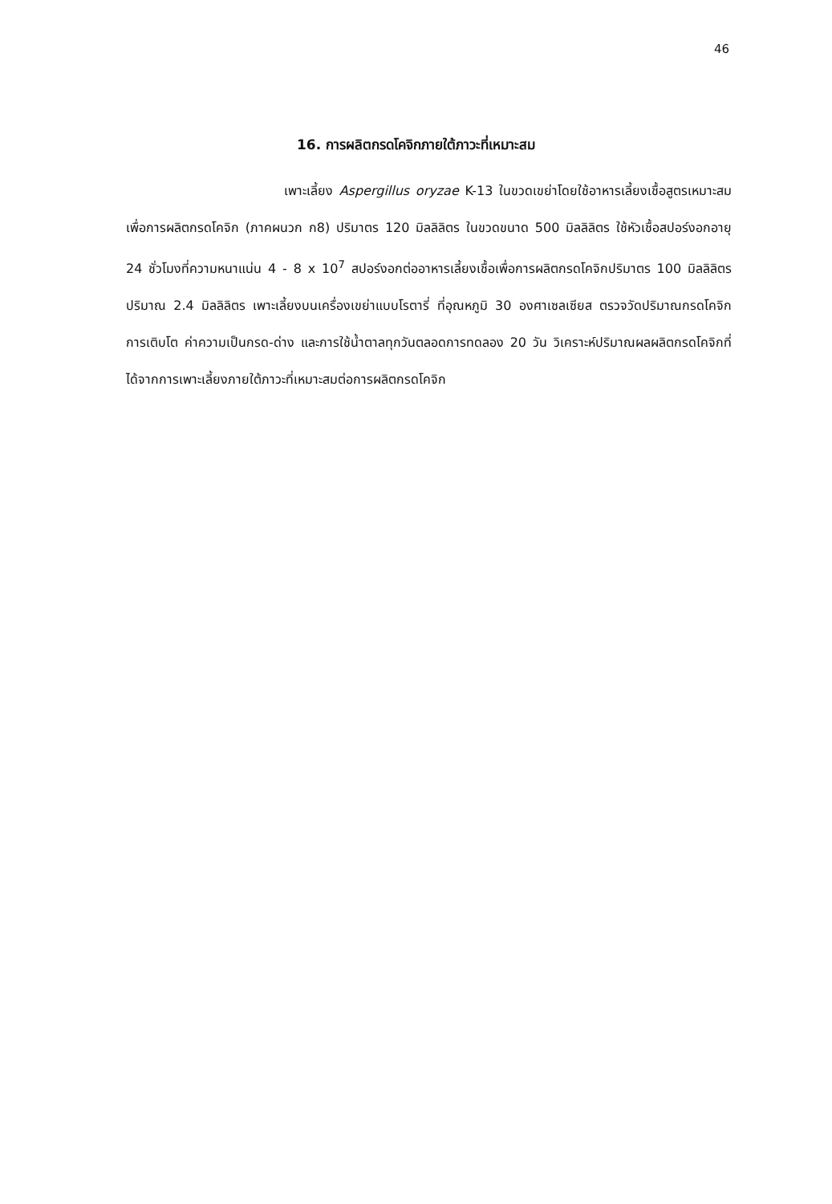46
16. การผลิตกรดโคจิกภายใต้ภาวะที่เหมาะสม
เพาะเลี้ยง Aspergillus oryzae K-13 ในขวดเขย่าโดยใช้อาหารเลี้ยงเชื้อสูตรเหมาะสมเพื่อการผลิตกรดโคจิก (ภาคผนวก ก8) ปริมาตร 120 มิลลิลิตร ในขวดขนาด 500 มิลลิลิตร ใช้หัวเชื้อสปอร์งอกอายุ 24 ชั่วโมงที่ความหนาแน่น 4 - 8 x 10<sup>7</sup> สปอร์งอกต่ออาหารเลี้ยงเชื้อเพื่อการผลิตกรดโคจิกปริมาตร 100 มิลลิลิตร ปริมาณ 2.4 มิลลิลิตร เพาะเลี้ยงบนเครื่องเขย่าแบบโรตารี่ ที่อุณหภูมิ 30 องศาเซลเซียส ตรวจวัดปริมาณกรดโคจิก การเติบโต ค่าความเป็นกรด-ด่าง และการใช้น้ำตาลทุกวันตลอดการทดลอง 20 วัน วิเคราะห์ปริมาณผลผลิตกรดโคจิกที่ได้จากการเพาะเลี้ยงภายใต้ภาวะที่เหมาะสมต่อการผลิตกรดโคจิก